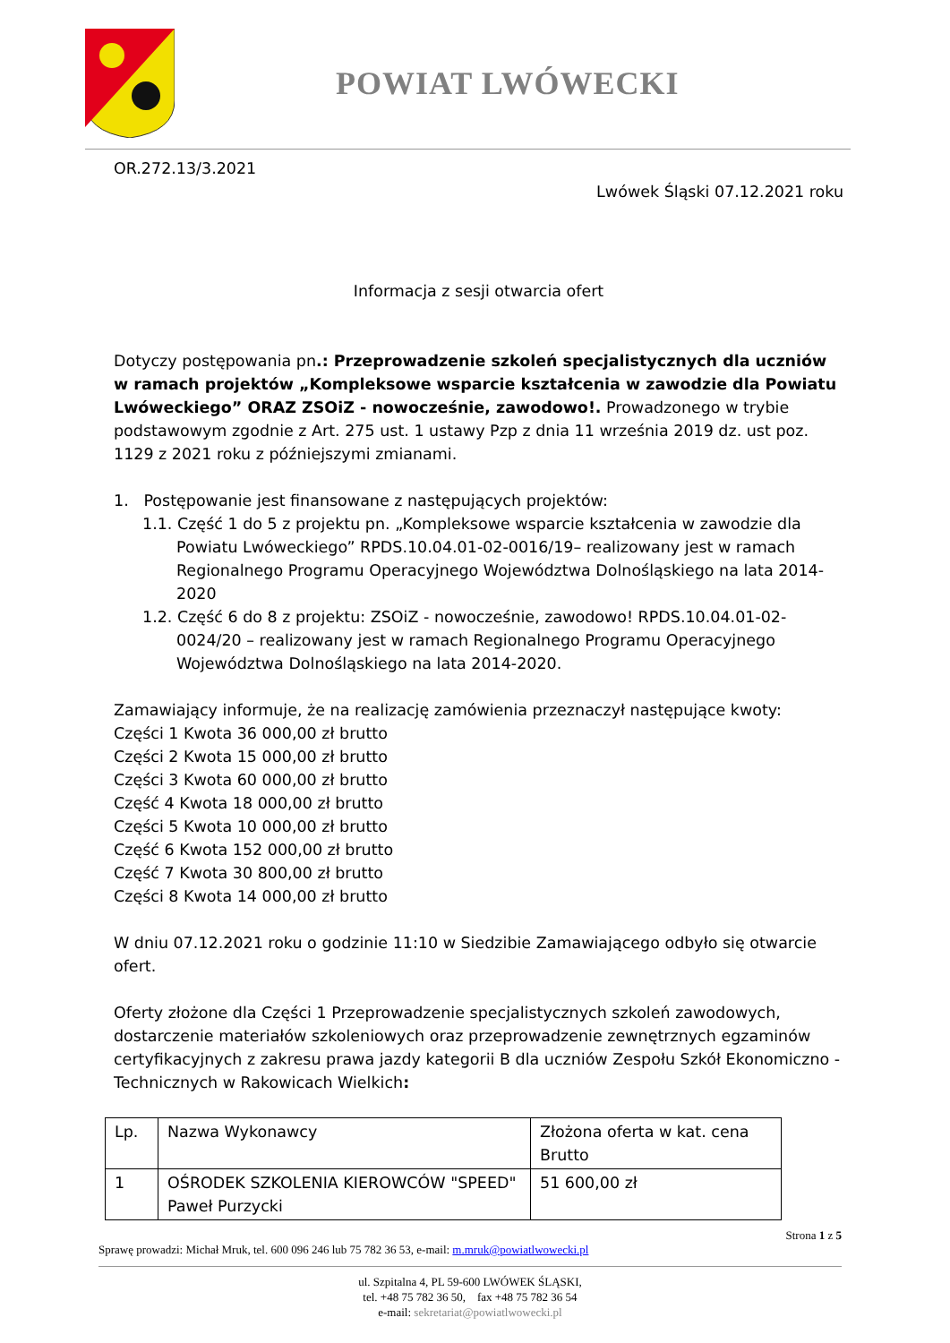POWIAT LWÓWECKI
OR.272.13/3.2021
Lwówek Śląski 07.12.2021 roku
Informacja z sesji otwarcia ofert
Dotyczy postępowania pn.: Przeprowadzenie szkoleń specjalistycznych dla uczniów w ramach projektów „Kompleksowe wsparcie kształcenia w zawodzie dla Powiatu Lwóweckiego” ORAZ ZSOiZ - nowocześnie, zawodowo!. Prowadzonego w trybie podstawowym zgodnie z Art. 275 ust. 1 ustawy Pzp z dnia 11 września 2019 dz. ust poz. 1129 z 2021 roku z późniejszymi zmianami.
1. Postępowanie jest finansowane z następujących projektów:
1.1. Część 1 do 5 z projektu pn. „Kompleksowe wsparcie kształcenia w zawodzie dla Powiatu Lwóweckiego” RPDS.10.04.01-02-0016/19– realizowany jest w ramach Regionalnego Programu Operacyjnego Województwa Dolnośląskiego na lata 2014-2020
1.2. Część 6 do 8 z projektu: ZSOiZ - nowocześnie, zawodowo! RPDS.10.04.01-02-0024/20 – realizowany jest w ramach Regionalnego Programu Operacyjnego Województwa Dolnośląskiego na lata 2014-2020.
Zamawiający informuje, że na realizację zamówienia przeznaczył następujące kwoty:
Części 1 Kwota 36 000,00 zł brutto
Części 2 Kwota 15 000,00 zł brutto
Części 3 Kwota 60 000,00 zł brutto
Część 4 Kwota 18 000,00 zł brutto
Części 5 Kwota 10 000,00 zł brutto
Część 6 Kwota 152 000,00 zł brutto
Część 7 Kwota 30 800,00 zł brutto
Części 8 Kwota 14 000,00 zł brutto
W dniu 07.12.2021 roku o godzinie 11:10 w Siedzibie Zamawiającego odbyło się otwarcie ofert.
Oferty złożone dla Części 1 Przeprowadzenie specjalistycznych szkoleń zawodowych, dostarczenie materiałów szkoleniowych oraz przeprowadzenie zewnętrznych egzaminów certyfikacyjnych z zakresu prawa jazdy kategorii B dla uczniów Zespołu Szkół Ekonomiczno - Technicznych w Rakowicach Wielkich:
| Lp. | Nazwa Wykonawcy | Złożona oferta w kat. cena Brutto |
| 1 | OŚRODEK SZKOLENIA KIEROWCÓW "SPEED" Paweł Purzycki | 51 600,00 zł |
Strona 1 z 5
Sprawę prowadzi: Michał Mruk, tel. 600 096 246 lub 75 782 36 53, e-mail: m.mruk@powiatlwowecki.pl
ul. Szpitalna 4, PL 59-600 LWÓWEK ŚLĄSKI,
tel. +48 75 782 36 50, fax +48 75 782 36 54
e-mail: sekretariat@powiatlwowecki.pl